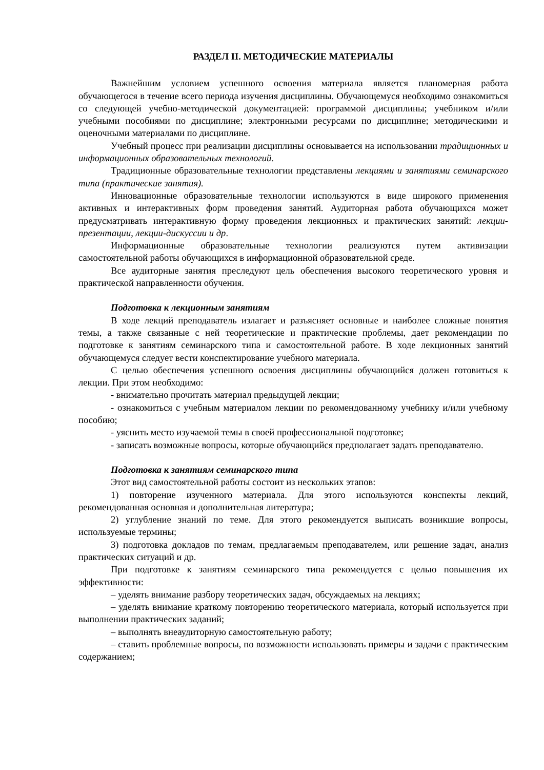РАЗДЕЛ II. МЕТОДИЧЕСКИЕ МАТЕРИАЛЫ
Важнейшим условием успешного освоения материала является планомерная работа обучающегося в течение всего периода изучения дисциплины. Обучающемуся необходимо ознакомиться со следующей учебно-методической документацией: программой дисциплины; учебником и/или учебными пособиями по дисциплине; электронными ресурсами по дисциплине; методическими и оценочными материалами по дисциплине.
Учебный процесс при реализации дисциплины основывается на использовании традиционных и информационных образовательных технологий.
Традиционные образовательные технологии представлены лекциями и занятиями семинарского типа (практические занятия).
Инновационные образовательные технологии используются в виде широкого применения активных и интерактивных форм проведения занятий. Аудиторная работа обучающихся может предусматривать интерактивную форму проведения лекционных и практических занятий: лекции-презентации, лекции-дискуссии и др.
Информационные образовательные технологии реализуются путем активизации самостоятельной работы обучающихся в информационной образовательной среде.
Все аудиторные занятия преследуют цель обеспечения высокого теоретического уровня и практической направленности обучения.
Подготовка к лекционным занятиям
В ходе лекций преподаватель излагает и разъясняет основные и наиболее сложные понятия темы, а также связанные с ней теоретические и практические проблемы, дает рекомендации по подготовке к занятиям семинарского типа и самостоятельной работе. В ходе лекционных занятий обучающемуся следует вести конспектирование учебного материала.
С целью обеспечения успешного освоения дисциплины обучающийся должен готовиться к лекции. При этом необходимо:
- внимательно прочитать материал предыдущей лекции;
- ознакомиться с учебным материалом лекции по рекомендованному учебнику и/или учебному пособию;
- уяснить место изучаемой темы в своей профессиональной подготовке;
- записать возможные вопросы, которые обучающийся предполагает задать преподавателю.
Подготовка к занятиям семинарского типа
Этот вид самостоятельной работы состоит из нескольких этапов:
1) повторение изученного материала. Для этого используются конспекты лекций, рекомендованная основная и дополнительная литература;
2) углубление знаний по теме. Для этого рекомендуется выписать возникшие вопросы, используемые термины;
3) подготовка докладов по темам, предлагаемым преподавателем, или решение задач, анализ практических ситуаций и др.
При подготовке к занятиям семинарского типа рекомендуется с целью повышения их эффективности:
– уделять внимание разбору теоретических задач, обсуждаемых на лекциях;
– уделять внимание краткому повторению теоретического материала, который используется при выполнении практических заданий;
– выполнять внеаудиторную самостоятельную работу;
– ставить проблемные вопросы, по возможности использовать примеры и задачи с практическим содержанием;